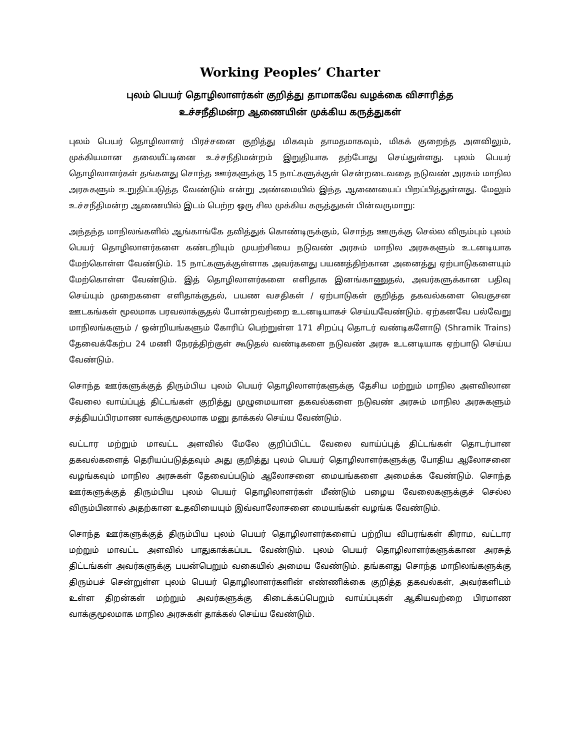Working Peoples’ Charter
புலம் பெயர் தொழிலாளர்கள் குறித்து தாமாகவே வழக்கை விசாரித்த
உச்சநீதிமன்ற ஆணையின் முக்கிய கருத்துகள்
புலம் பெயர் தொழிலாளர் பிரச்சனை குறித்து மிகவும் தாமதமாகவும், மிகக் குறைந்த அளவிலும், முக்கியமான தலையீட்டினை உச்சநீதிமன்றம் இறுதியாக தற்போது செய்துள்ளது. புலம் பெயர் தொழிலாளர்கள் தங்களது சொந்த ஊர்களுக்கு 15 நாட்களுக்குள் சென்றடைவதை நடுவண் அரசும் மாநில அரசுகளும் உறுதிப்படுத்த வேண்டும் என்று அண்மையில் இந்த ஆணையைப் பிறப்பித்துள்ளது. மேலும் உச்சநீதிமன்ற ஆணையில் இடம் பெற்ற ஒரு சில முக்கிய கருத்துகள் பின்வருமாறு:
அந்தந்த மாநிலங்களில் ஆங்காங்கே தவித்துக் கொண்டிருக்கும், சொந்த ஊருக்கு செல்ல விரும்பும் புலம் பெயர் தொழிலாளர்களை கண்டறியும் முயற்சியை நடுவண் அரசும் மாநில அரசுகளும் உடனடியாக மேற்கொள்ள வேண்டும். 15 நாட்களுக்குள்ளாக அவர்களது பயணத்திற்கான அனைத்து ஏற்பாடுகளையும் மேற்கொள்ள வேண்டும். இத் தொழிலாளர்களை எளிதாக இனங்காணுதல், அவர்களுக்கான பதிவு செய்யும் முறைகளை எளிதாக்குதல், பயண வசதிகள் / ஏற்பாடுகள் குறித்த தகவல்களை வெகுசன ஊடகங்கள் மூலமாக பரவலாக்குதல் போன்றவற்றை உடனடியாகச் செய்யவேண்டும். ஏற்கனவே பல்வேறு மாநிலங்களும் / ஒன்றியங்களும் கோரிப் பெற்றுள்ள 171 சிறப்பு தொடர் வண்டிகளோடு (Shramik Trains) தேவைக்கேற்ப 24 மணி நேரத்திற்குள் கூடுதல் வண்டிகளை நடுவண் அரசு உடனடியாக ஏற்பாடு செய்ய வேண்டும்.
சொந்த ஊர்களுக்குத் திரும்பிய புலம் பெயர் தொழிலாளர்களுக்கு தேசிய மற்றும் மாநில அளவிலான வேலை வாய்ப்புத் திட்டங்கள் குறித்து முழுமையான தகவல்களை நடுவண் அரசும் மாநில அரசுகளும் சத்தியப்பிரமாண வாக்குமூலமாக மனு தாக்கல் செய்ய வேண்டும்.
வட்டார மற்றும் மாவட்ட அளவில் மேலே குறிப்பிட்ட வேலை வாய்ப்புத் திட்டங்கள் தொடர்பான தகவல்களைத் தெரியப்படுத்தவும் அது குறித்து புலம் பெயர் தொழிலாளர்களுக்கு போதிய ஆலோசனை வழங்கவும் மாநில அரசுகள் தேவைப்படும் ஆலோசனை மையங்களை அமைக்க வேண்டும். சொந்த ஊர்களுக்குத் திரும்பிய புலம் பெயர் தொழிலாளர்கள் மீண்டும் பழைய வேலைகளுக்குச் செல்ல விரும்பினால் அதற்கான உதவியையும் இவ்வாலோசனை மையங்கள் வழங்க வேண்டும்.
சொந்த ஊர்களுக்குத் திரும்பிய புலம் பெயர் தொழிலாளர்களைப் பற்றிய விபரங்கள் கிராம, வட்டார மற்றும் மாவட்ட அளவில் பாதுகாக்கப்பட வேண்டும். புலம் பெயர் தொழிலாளர்களுக்கான அரசுத் திட்டங்கள் அவர்களுக்கு பயன்பெறும் வகையில் அமைய வேண்டும். தங்களது சொந்த மாநிலங்களுக்கு திரும்பச் சென்றுள்ள புலம் பெயர் தொழிலாளர்களின் எண்ணிக்கை குறித்த தகவல்கள், அவர்களிடம் உள்ள திறன்கள் மற்றும் அவர்களுக்கு கிடைக்கப்பெறும் வாய்ப்புகள் ஆகியவற்றை பிரமாண வாக்குமூலமாக மாநில அரசுகள் தாக்கல் செய்ய வேண்டும்.